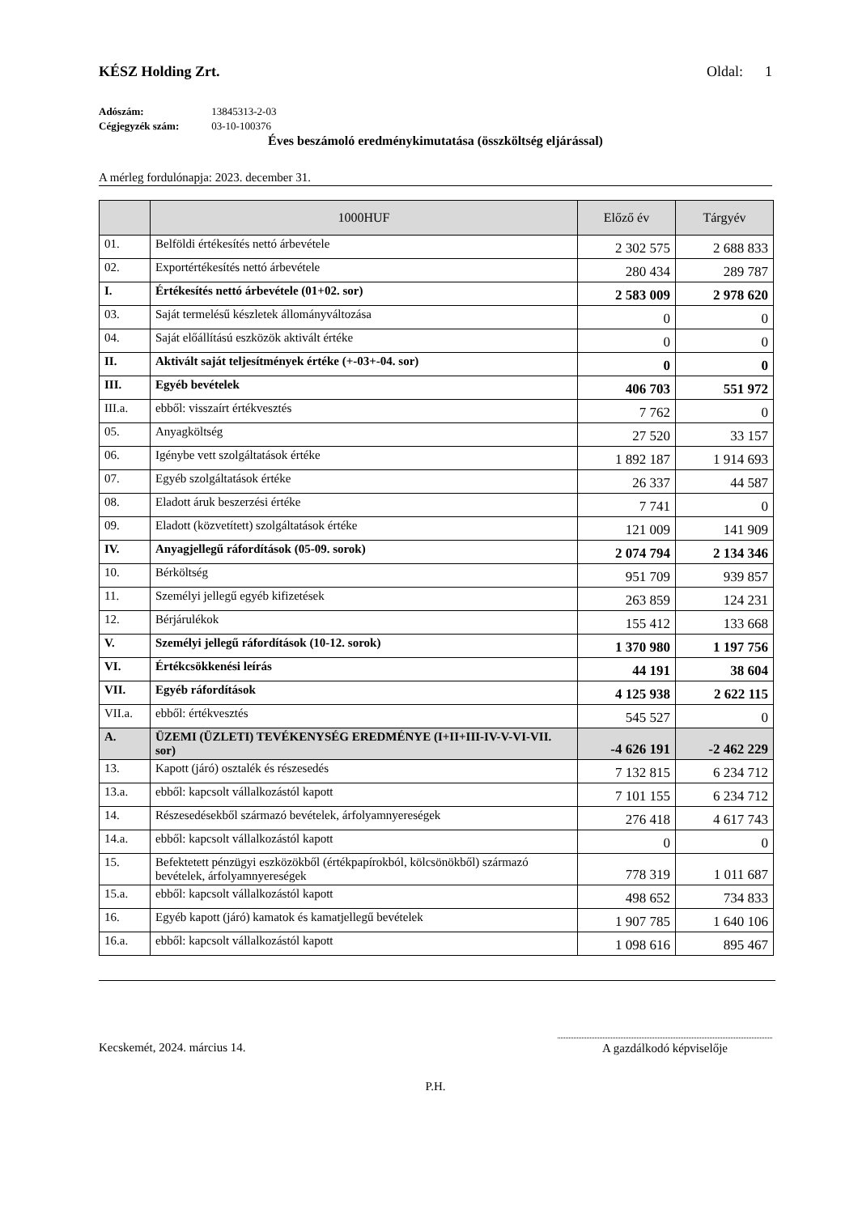KÉSZ Holding Zrt. Oldal: 1
Adószám: 13845313-2-03
Cégjegyzék szám: 03-10-100376
Éves beszámoló eredménykimutatása (összköltség eljárással)
A mérleg fordulónapja: 2023. december 31.
| | 1000HUF | Előző év | Tárgyév |
| --- | --- | --- | --- |
| 01. | Belföldi értékesítés nettó árbevétele | 2 302 575 | 2 688 833 |
| 02. | Exportértékesítés nettó árbevétele | 280 434 | 289 787 |
| I. | Értékesítés nettó árbevétele (01+02. sor) | 2 583 009 | 2 978 620 |
| 03. | Saját termelésű készletek állományváltozása | 0 | 0 |
| 04. | Saját előállítású eszközök aktivált értéke | 0 | 0 |
| II. | Aktivált saját teljesítmények értéke (+-03+-04. sor) | 0 | 0 |
| III. | Egyéb bevételek | 406 703 | 551 972 |
| III.a. | ebből: visszaírt értékvesztés | 7 762 | 0 |
| 05. | Anyagköltség | 27 520 | 33 157 |
| 06. | Igénybe vett szolgáltatások értéke | 1 892 187 | 1 914 693 |
| 07. | Egyéb szolgáltatások értéke | 26 337 | 44 587 |
| 08. | Eladott áruk beszerzési értéke | 7 741 | 0 |
| 09. | Eladott (közvetített) szolgáltatások értéke | 121 009 | 141 909 |
| IV. | Anyagjellegű ráfordítások (05-09. sorok) | 2 074 794 | 2 134 346 |
| 10. | Bérköltség | 951 709 | 939 857 |
| 11. | Személyi jellegű egyéb kifizetések | 263 859 | 124 231 |
| 12. | Bérjárulékok | 155 412 | 133 668 |
| V. | Személyi jellegű ráfordítások (10-12. sorok) | 1 370 980 | 1 197 756 |
| VI. | Értékcsökkenési leírás | 44 191 | 38 604 |
| VII. | Egyéb ráfordítások | 4 125 938 | 2 622 115 |
| VII.a. | ebből: értékvesztés | 545 527 | 0 |
| A. | ÜZEMI (ÜZLETI) TEVÉKENYSÉG EREDMÉNYE (I+II+III-IV-V-VI-VII. sor) | -4 626 191 | -2 462 229 |
| 13. | Kapott (járó) osztalék és részesedés | 7 132 815 | 6 234 712 |
| 13.a. | ebből: kapcsolt vállalkozástól kapott | 7 101 155 | 6 234 712 |
| 14. | Részesedésekből származó bevételek, árfolyamnyereségek | 276 418 | 4 617 743 |
| 14.a. | ebből: kapcsolt vállalkozástól kapott | 0 | 0 |
| 15. | Befektetett pénzügyi eszközökből (értékpapírokból, kölcsönökből) származó bevételek, árfolyamnyereségek | 778 319 | 1 011 687 |
| 15.a. | ebből: kapcsolt vállalkozástól kapott | 498 652 | 734 833 |
| 16. | Egyéb kapott (járó) kamatok és kamatjellegű bevételek | 1 907 785 | 1 640 106 |
| 16.a. | ebből: kapcsolt vállalkozástól kapott | 1 098 616 | 895 467 |
Kecskemét, 2024. március 14. A gazdálkodó képviselője
P.H.